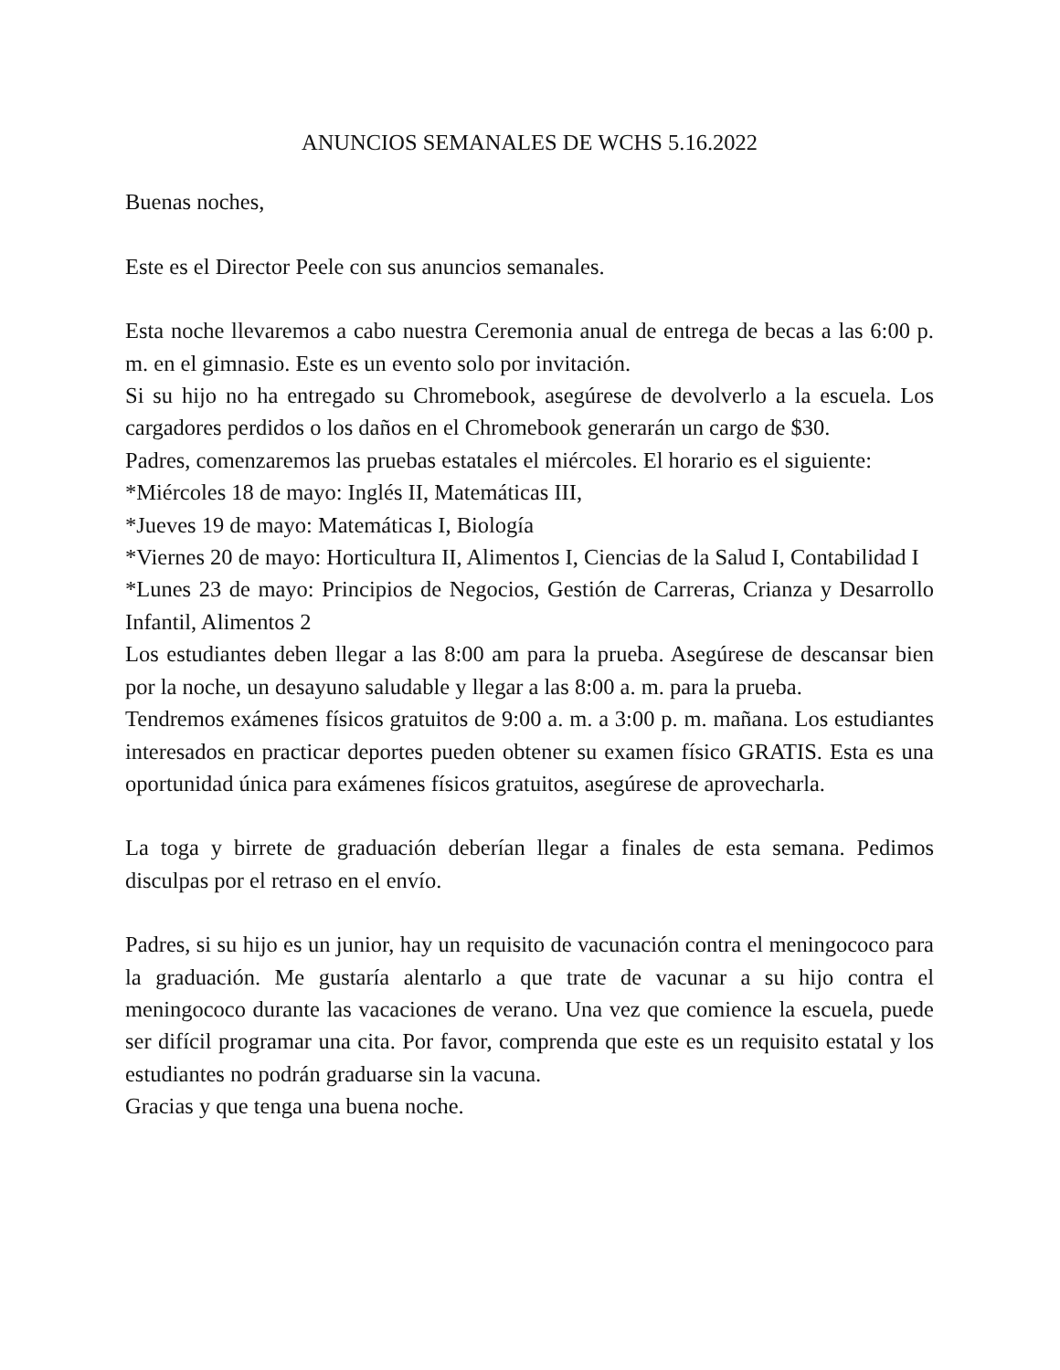ANUNCIOS SEMANALES DE WCHS 5.16.2022
Buenas noches,
Este es el Director Peele con sus anuncios semanales.
Esta noche llevaremos a cabo nuestra Ceremonia anual de entrega de becas a las 6:00 p. m. en el gimnasio. Este es un evento solo por invitación.
Si su hijo no ha entregado su Chromebook, asegúrese de devolverlo a la escuela. Los cargadores perdidos o los daños en el Chromebook generarán un cargo de $30.
Padres, comenzaremos las pruebas estatales el miércoles. El horario es el siguiente:
*Miércoles 18 de mayo: Inglés II, Matemáticas III,
*Jueves 19 de mayo: Matemáticas I, Biología
*Viernes 20 de mayo: Horticultura II, Alimentos I, Ciencias de la Salud I, Contabilidad I
*Lunes 23 de mayo: Principios de Negocios, Gestión de Carreras, Crianza y Desarrollo Infantil, Alimentos 2
Los estudiantes deben llegar a las 8:00 am para la prueba. Asegúrese de descansar bien por la noche, un desayuno saludable y llegar a las 8:00 a. m. para la prueba.
Tendremos exámenes físicos gratuitos de 9:00 a. m. a 3:00 p. m. mañana. Los estudiantes interesados en practicar deportes pueden obtener su examen físico GRATIS. Esta es una oportunidad única para exámenes físicos gratuitos, asegúrese de aprovecharla.
La toga y birrete de graduación deberían llegar a finales de esta semana. Pedimos disculpas por el retraso en el envío.
Padres, si su hijo es un junior, hay un requisito de vacunación contra el meningococo para la graduación. Me gustaría alentarlo a que trate de vacunar a su hijo contra el meningococo durante las vacaciones de verano. Una vez que comience la escuela, puede ser difícil programar una cita. Por favor, comprenda que este es un requisito estatal y los estudiantes no podrán graduarse sin la vacuna.
Gracias y que tenga una buena noche.